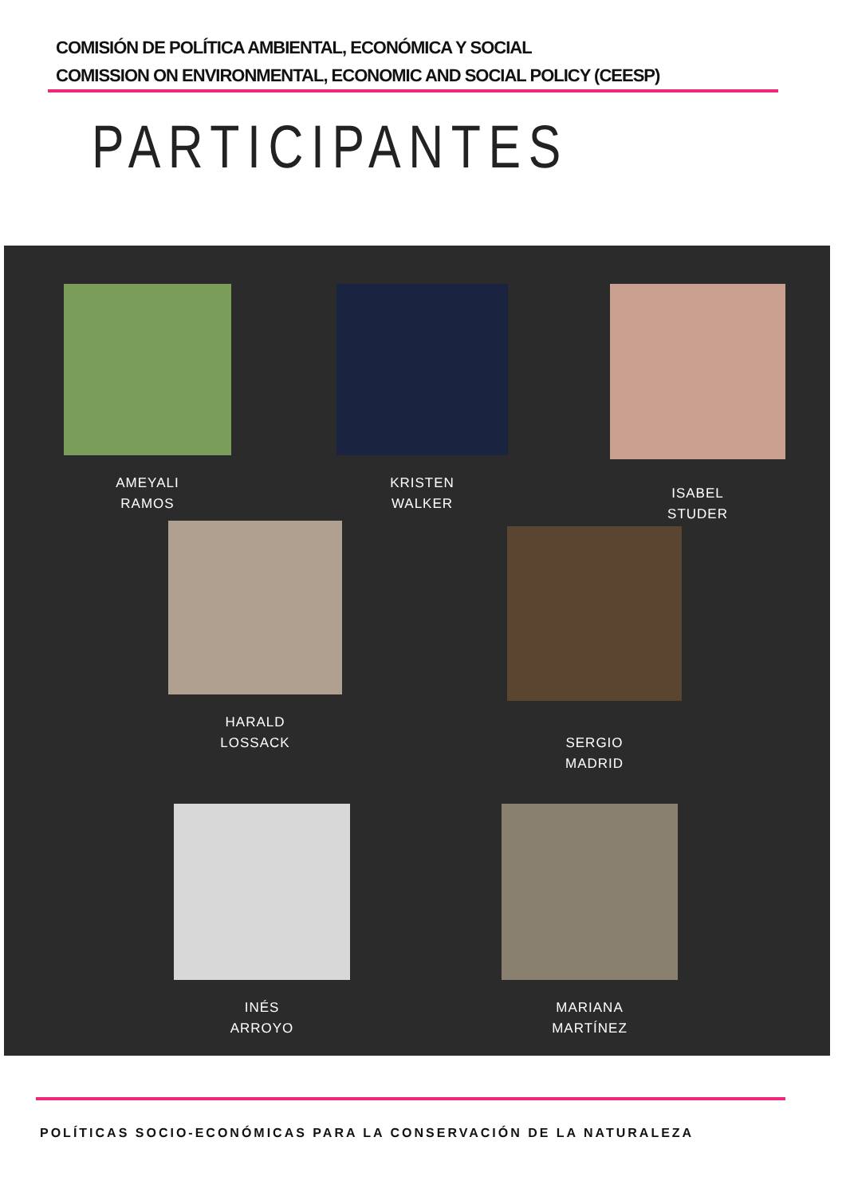COMISIÓN DE POLÍTICA AMBIENTAL, ECONÓMICA Y SOCIAL
COMISSION ON ENVIRONMENTAL, ECONOMIC AND SOCIAL POLICY (CEESP)
PARTICIPANTES
AMEYALI
RAMOS
KRISTEN
WALKER
ISABEL
STUDER
HARALD
LOSSACK
SERGIO
MADRID
INÉS
ARROYO
MARIANA
MARTÍNEZ
POLÍTICAS SOCIO-ECONÓMICAS PARA LA CONSERVACIÓN DE LA NATURALEZA